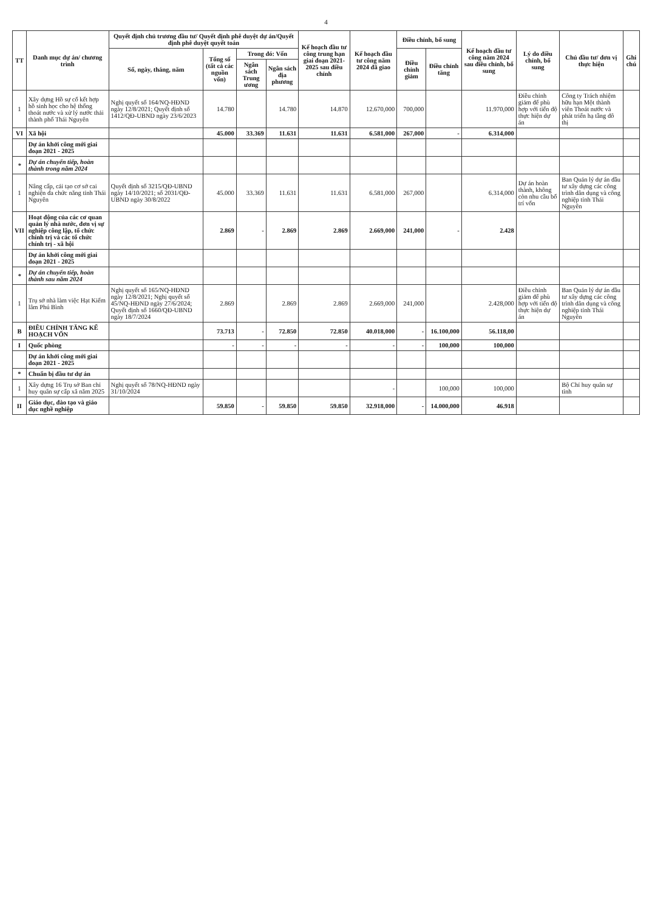4
| TT | Danh mục dự án/ chương trình | Quyết định chủ trương đầu tư/ Quyết định phê duyệt dự án/Quyết định phê duyệt quyết toán | | | | Kế hoạch đầu tư công trung hạn giai đoạn 2021-2025 sau điều chỉnh | Kế hoạch đầu tư công năm 2024 đã giao | Điều chỉnh, bổ sung | | Kế hoạch đầu tư công năm 2024 sau điều chỉnh, bổ sung | Lý do điều chỉnh, bổ sung | Chủ đầu tư/ đơn vị thực hiện | Ghi chú |
| --- | --- | --- | --- | --- | --- | --- | --- | --- | --- | --- | --- | --- | --- |
| | | Số, ngày, tháng, năm | Tổng số (tất cả các nguồn vốn) | Trong đó: Vốn | | | | Điều chỉnh giảm | Điều chỉnh tăng | | | | |
| | | | | Ngân sách Trung ương | Ngân sách địa phương | | | | | | | | |
| 1 | Xây dựng Hồ sự cố kết hợp hồ sinh học cho hệ thống thoát nước và xử lý nước thải thành phố Thái Nguyên | Nghị quyết số 164/NQ-HĐND ngày 12/8/2021; Quyết định số 1412/QĐ-UBND ngày 23/6/2023 | 14.780 | | 14.780 | 14.870 | 12.670,000 | 700,000 | | 11.970,000 | Điều chỉnh giảm để phù hợp với tiến độ thực hiện dự án | Công ty Trách nhiệm hữu hạn Một thành viên Thoát nước và phát triển hạ tầng đô thị | |
| VI | Xã hội | | 45.000 | 33.369 | 11.631 | 11.631 | 6.581,000 | 267,000 | - | 6.314,000 | | | |
| | Dự án khởi công mới giai đoạn 2021 - 2025 | | | | | | | | | | | | |
| * | Dự án chuyển tiếp, hoàn thành trong năm 2024 | | | | | | | | | | | | |
| 1 | Nâng cấp, cải tạo cơ sở cai nghiện đa chức năng tỉnh Thái Nguyên | Quyết định số 3215/QĐ-UBND ngày 14/10/2021; số 2031/QĐ-UBND ngày 30/8/2022 | 45.000 | 33.369 | 11.631 | 11.631 | 6.581,000 | 267,000 | | 6.314,000 | Dự án hoàn thành, không còn nhu cầu bố trí vốn | Ban Quản lý dự án đầu tư xây dựng các công trình dân dụng và công nghiệp tỉnh Thái Nguyên | |
| VII | Hoạt động của các cơ quan quản lý nhà nước, đơn vị sự nghiệp công lập, tổ chức chính trị và các tổ chức chính trị - xã hội | | 2.869 | - | 2.869 | 2.869 | 2.669,000 | 241,000 | - | 2.428 | | | |
| | Dự án khởi công mới giai đoạn 2021 - 2025 | | | | | | | | | | | | |
| * | Dự án chuyển tiếp, hoàn thành sau năm 2024 | | | | | | | | | | | | |
| 1 | Trụ sở nhà làm việc Hạt Kiểm lâm Phú Bình | Nghị quyết số 165/NQ-HĐND ngày 12/8/2021; Nghị quyết số 45/NQ-HĐND ngày 27/6/2024; Quyết định số 1660/QĐ-UBND ngày 18/7/2024 | 2.869 | | 2.869 | 2.869 | 2.669,000 | 241,000 | | 2.428,000 | Điều chỉnh giảm để phù hợp với tiến độ thực hiện dự án | Ban Quản lý dự án đầu tư xây dựng các công trình dân dụng và công nghiệp tỉnh Thái Nguyên | |
| B | ĐIỀU CHỈNH TĂNG KẾ HOẠCH VỐN | | 73.713 | - | 72.850 | 72.850 | 40.018,000 | - | 16.100,000 | 56.118,00 | | | |
| I | Quốc phòng | | - | - | - | - | - | - | 100,000 | 100,000 | | | |
| | Dự án khởi công mới giai đoạn 2021 - 2025 | | | | | | | | | | | | |
| * | Chuẩn bị đầu tư dự án | | | | | | | | | | | | |
| 1 | Xây dựng 16 Trụ sở Ban chỉ huy quân sự cấp xã năm 2025 | Nghị quyết số 78/NQ-HĐND ngày 31/10/2024 | | | | | - | | 100,000 | 100,000 | | Bộ Chỉ huy quân sự tỉnh | |
| II | Giáo dục, đào tạo và giáo dục nghề nghiệp | | 59.850 | - | 59.850 | 59.850 | 32.918,000 | - | 14.000,000 | 46.918 | | | |